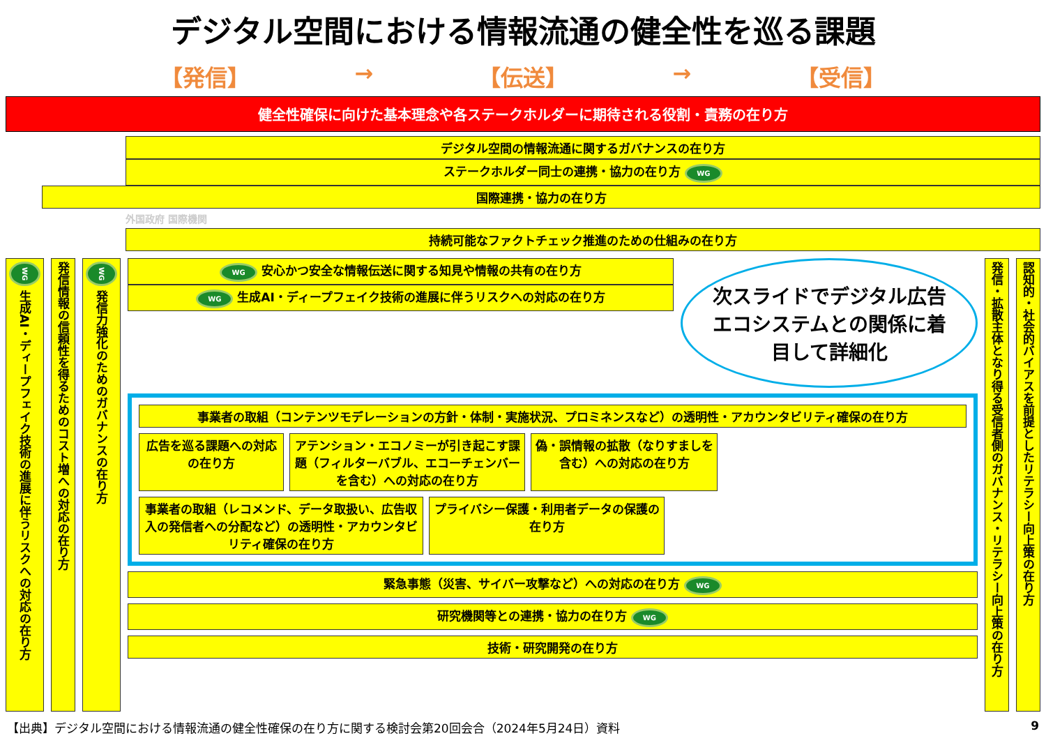デジタル空間における情報流通の健全性を巡る課題
【発信】 → 【伝送】 → 【受信】
健全性確保に向けた基本理念や各ステークホルダーに期待される役割・責務の在り方
デジタル空間の情報流通に関するガバナンスの在り方
ステークホルダー同士の連携・協力の在り方 WG
国際連携・協力の在り方
外国政府 国際機関
持続可能なファクトチェック推進のための仕組みの在り方
WG 生成AI・ディープフェイク技術の進展に伴うリスクへの対応の在り方
発信情報の信頼性を得るためのコスト増への対応の在り方
WG 発信力強化のためのガバナンスの在り方
WG 安心かつ安全な情報伝送に関する知見や情報の共有の在り方
WG 生成AI・ディープフェイク技術の進展に伴うリスクへの対応の在り方
次スライドでデジタル広告エコシステムとの関係に着目して詳細化
事業者の取組（コンテンツモデレーションの方針・体制・実施状況、プロミネンスなど）の透明性・アカウンタビリティ確保の在り方
広告を巡る課題への対応の在り方
アテンション・エコノミーが引き起こす課題（フィルターバブル、エコーチェンバーを含む）への対応の在り方
偽・誤情報の拡散（なりすましを含む）への対応の在り方
事業者の取組（レコメンド、データ取扱い、広告収入の発信者への分配など）の透明性・アカウンタビリティ確保の在り方
プライバシー保護・利用者データの保護の在り方
緊急事態（災害、サイバー攻撃など）への対応の在り方 WG
研究機関等との連携・協力の在り方 WG
技術・研究開発の在り方
発信・拡散主体となり得る受信者側のガバナンス・リテラシー向上策の在り方
認知的・社会的バイアスを前提としたリテラシー向上策の在り方
【出典】デジタル空間における情報流通の健全性確保の在り方に関する検討会第20回会合（2024年5月24日）資料 9